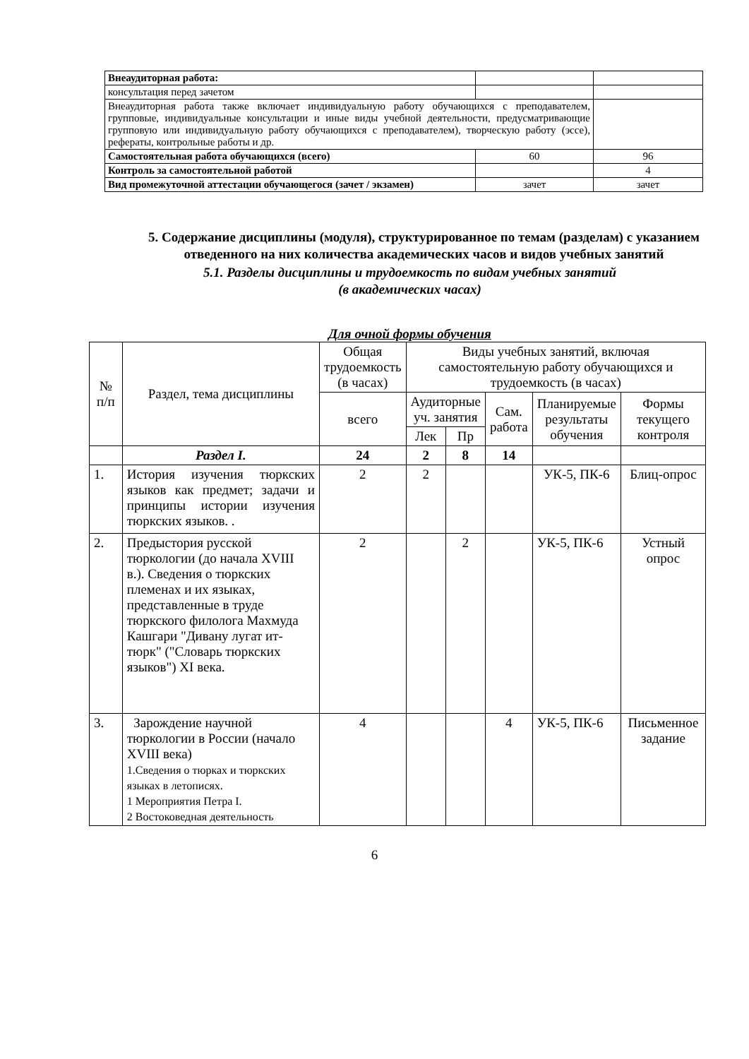| Внеаудиторная работа: | | |
| консультация перед зачетом | | |
| Внеаудиторная работа также включает индивидуальную работу обучающихся с преподавателем, групповые, индивидуальные консультации и иные виды учебной деятельности, предусматривающие групповую или индивидуальную работу обучающихся с преподавателем), творческую работу (эссе), рефераты, контрольные работы и др. | | |
| Самостоятельная работа обучающихся (всего) | 60 | 96 |
| Контроль за самостоятельной работой | | 4 |
| Вид промежуточной аттестации обучающегося (зачет / экзамен) | зачет | зачет |
5. Содержание дисциплины (модуля), структурированное по темам (разделам) с указанием отведенного на них количества академических часов и видов учебных занятий
5.1. Разделы дисциплины и трудоемкость по видам учебных занятий
(в академических часах)
Для очной формы обучения
| № п/п | Раздел, тема дисциплины | Общая трудоемкость (в часах) | Виды учебных занятий, включая самостоятельную работу обучающихся и трудоемкость (в часах) | | | | |
| --- | --- | --- | --- | --- | --- | --- | --- |
| | | всего | Аудиторные уч. занятия | | Сам. работа | Планируемые результаты обучения | Формы текущего контроля |
| | | | Лек | Пр | | | |
| | Раздел I. | 24 | 2 | 8 | 14 | | |
| 1. | История изучения тюркских языков как предмет; задачи и принципы истории изучения тюркских языков. . | 2 | 2 | | | УК-5, ПК-6 | Блиц-опрос |
| 2. | Предыстория русской тюркологии (до начала XVIII в.). Сведения о тюркских племенах и их языках, представленные в труде тюркского филолога Махмуда Кашгари "Дивану лугат ит-тюрк" ("Словарь тюркских языков") XI века. | 2 | | 2 | | УК-5, ПК-6 | Устный опрос |
| 3. | Зарождение научной тюркологии в России (начало XVIII века) 1.Сведения о тюрках и тюркских языках в летописях. 1 Мероприятия Петра I. 2 Востоковедная деятельность | 4 | | | 4 | УК-5, ПК-6 | Письменное задание |
6